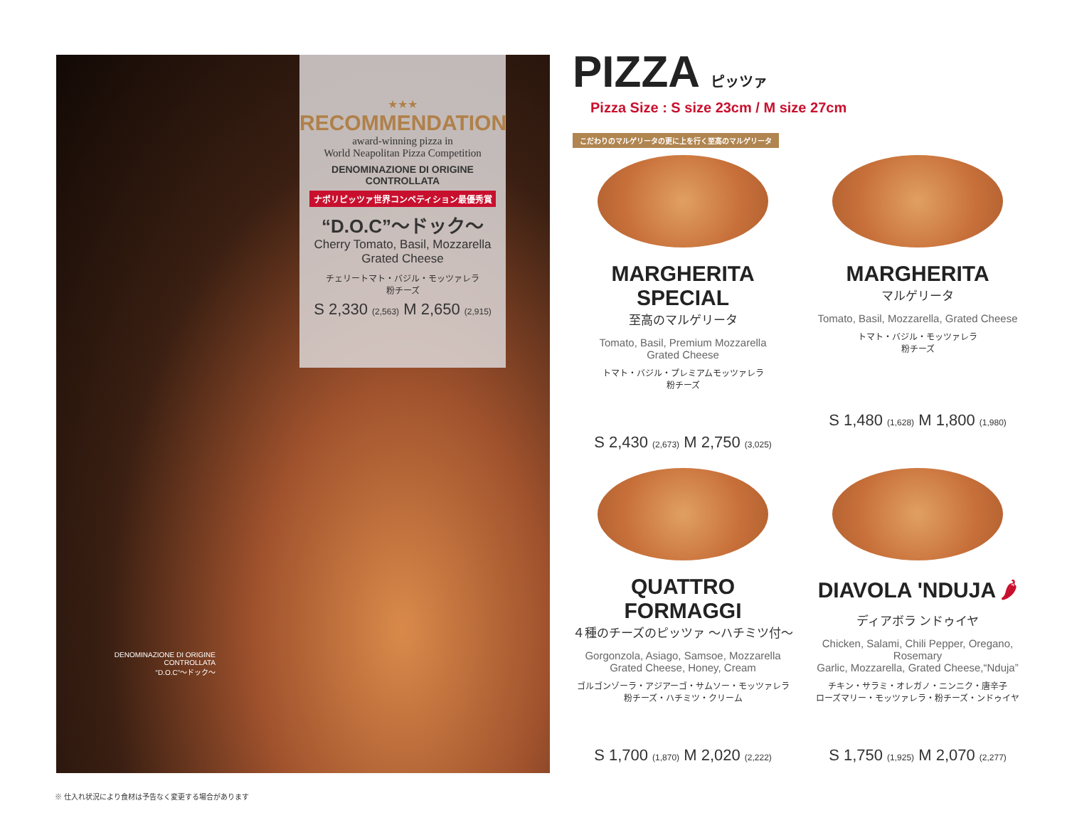★★★
RECOMMENDATION
award-winning pizza in
World Neapolitan Pizza Competition
DENOMINAZIONE DI ORIGINE CONTROLLATA
ナポリピッツァ世界コンペティション最優秀賞
“D.O.C”～ドック～
Cherry Tomato, Basil, Mozzarella
Grated Cheese
チェリートマト・バジル・モッツァレラ
粉チーズ
S 2,330 (2,563) M 2,650 (2,915)
DENOMINAZIONE DI ORIGINE CONTROLLATA
“D.O.C”～ドック～
PIZZA ピッツァ
Pizza Size : S size 23cm / M size 27cm
こだわりのマルゲリータの更に上を行く至高のマルゲリータ
MARGHERITA SPECIAL
至高のマルゲリータ
Tomato, Basil, Premium Mozzarella
Grated Cheese
トマト・バジル・プレミアムモッツァレラ
粉チーズ
S 2,430 (2,673) M 2,750 (3,025)
MARGHERITA
マルゲリータ
Tomato, Basil, Mozzarella, Grated Cheese
トマト・バジル・モッツァレラ
粉チーズ
S 1,480 (1,628) M 1,800 (1,980)
QUATTRO FORMAGGI
４種のチーズのピッツァ ～ハチミツ付～
Gorgonzola, Asiago, Samsoe, Mozzarella
Grated Cheese, Honey, Cream
ゴルゴンゾーラ・アジアーゴ・サムソー・モッツァレラ
粉チーズ・ハチミツ・クリーム
S 1,700 (1,870) M 2,020 (2,222)
DIAVOLA 'NDUJA 🌶
ディアボラ ンドゥイヤ
Chicken, Salami, Chili Pepper, Oregano, Rosemary
Garlic, Mozzarella, Grated Cheese,“Nduja”
チキン・サラミ・オレガノ・ニンニク・唐辛子
ローズマリー・モッツァレラ・粉チーズ・ンドゥイヤ
S 1,750 (1,925) M 2,070 (2,277)
※ 仕入れ状況により食材は予告なく変更する場合があります